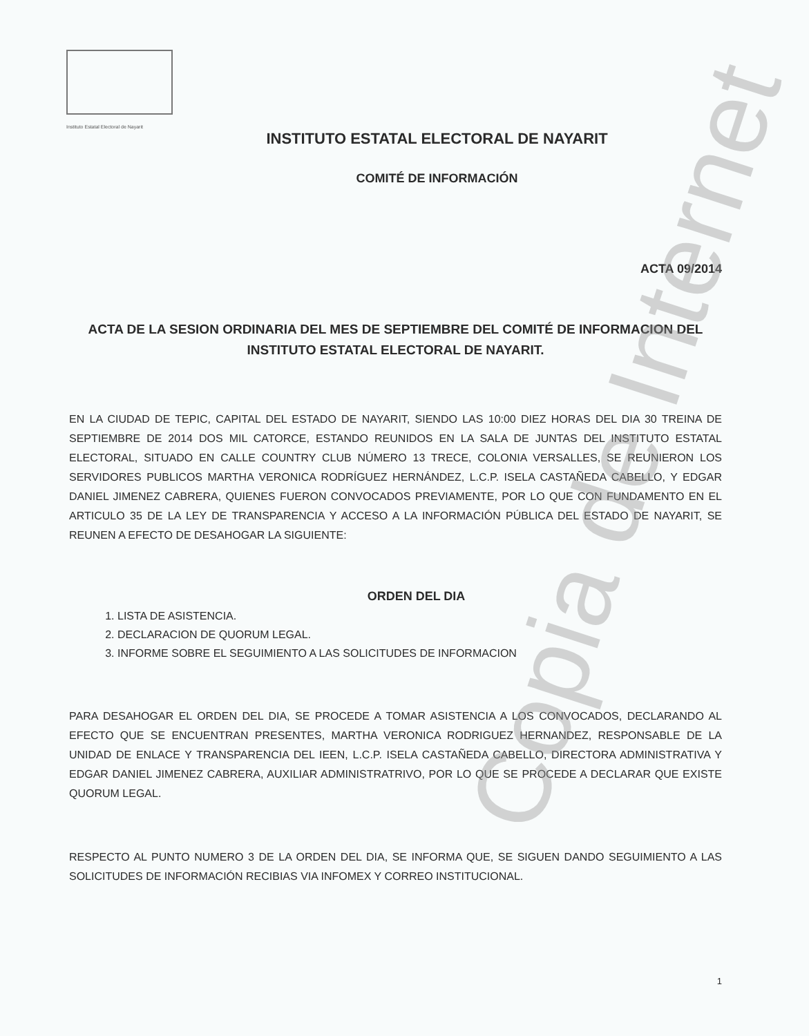Instituto Estatal Electoral de Nayarit
INSTITUTO ESTATAL ELECTORAL DE NAYARIT
COMITÉ DE INFORMACIÓN
ACTA 09/2014
ACTA DE LA SESION ORDINARIA DEL MES DE SEPTIEMBRE DEL COMITÉ DE INFORMACION DEL INSTITUTO ESTATAL ELECTORAL DE NAYARIT.
EN LA CIUDAD DE TEPIC, CAPITAL DEL ESTADO DE NAYARIT, SIENDO LAS 10:00 DIEZ HORAS DEL DIA 30 TREINA DE SEPTIEMBRE DE 2014 DOS MIL CATORCE, ESTANDO REUNIDOS EN LA SALA DE JUNTAS DEL INSTITUTO ESTATAL ELECTORAL, SITUADO EN CALLE COUNTRY CLUB NÚMERO 13 TRECE, COLONIA VERSALLES, SE REUNIERON LOS SERVIDORES PUBLICOS MARTHA VERONICA RODRÍGUEZ HERNÁNDEZ, L.C.P. ISELA CASTAÑEDA CABELLO, Y EDGAR DANIEL JIMENEZ CABRERA, QUIENES FUERON CONVOCADOS PREVIAMENTE, POR LO QUE CON FUNDAMENTO EN EL ARTICULO 35 DE LA LEY DE TRANSPARENCIA Y ACCESO A LA INFORMACIÓN PÚBLICA DEL ESTADO DE NAYARIT, SE REUNEN A EFECTO DE DESAHOGAR LA SIGUIENTE:
ORDEN DEL DIA
1. LISTA DE ASISTENCIA.
2. DECLARACION DE QUORUM LEGAL.
3. INFORME SOBRE EL SEGUIMIENTO A LAS SOLICITUDES DE INFORMACION
PARA DESAHOGAR EL ORDEN DEL DIA, SE PROCEDE A TOMAR ASISTENCIA A LOS CONVOCADOS, DECLARANDO AL EFECTO QUE SE ENCUENTRAN PRESENTES, MARTHA VERONICA RODRIGUEZ HERNANDEZ, RESPONSABLE DE LA UNIDAD DE ENLACE Y TRANSPARENCIA DEL IEEN, L.C.P. ISELA CASTAÑEDA CABELLO, DIRECTORA ADMINISTRATIVA Y EDGAR DANIEL JIMENEZ CABRERA, AUXILIAR ADMINISTRATRIVO, POR LO QUE SE PROCEDE A DECLARAR QUE EXISTE QUORUM LEGAL.
RESPECTO AL PUNTO NUMERO 3 DE LA ORDEN DEL DIA, SE INFORMA QUE, SE SIGUEN DANDO SEGUIMIENTO A LAS SOLICITUDES DE INFORMACIÓN RECIBIAS VIA INFOMEX Y CORREO INSTITUCIONAL.
Copia de Internet
1